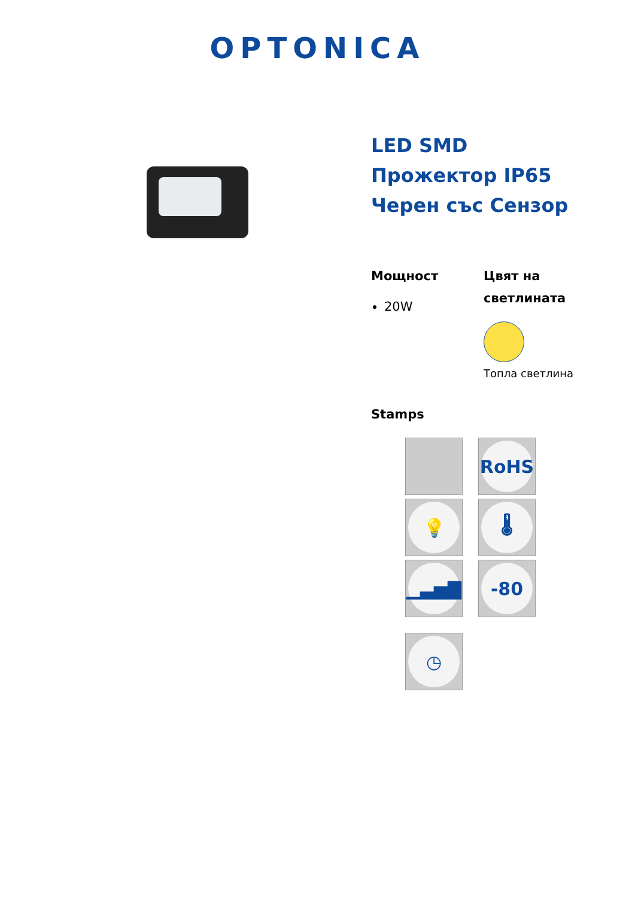OPTONICA
LED SMD
Прожектор IP65
Черен със Сензор
Мощност
20W
Цвят на светлината
Топла светлина
Stamps
RoHS
💡
🌡
▁▃▅▇
-80
◷